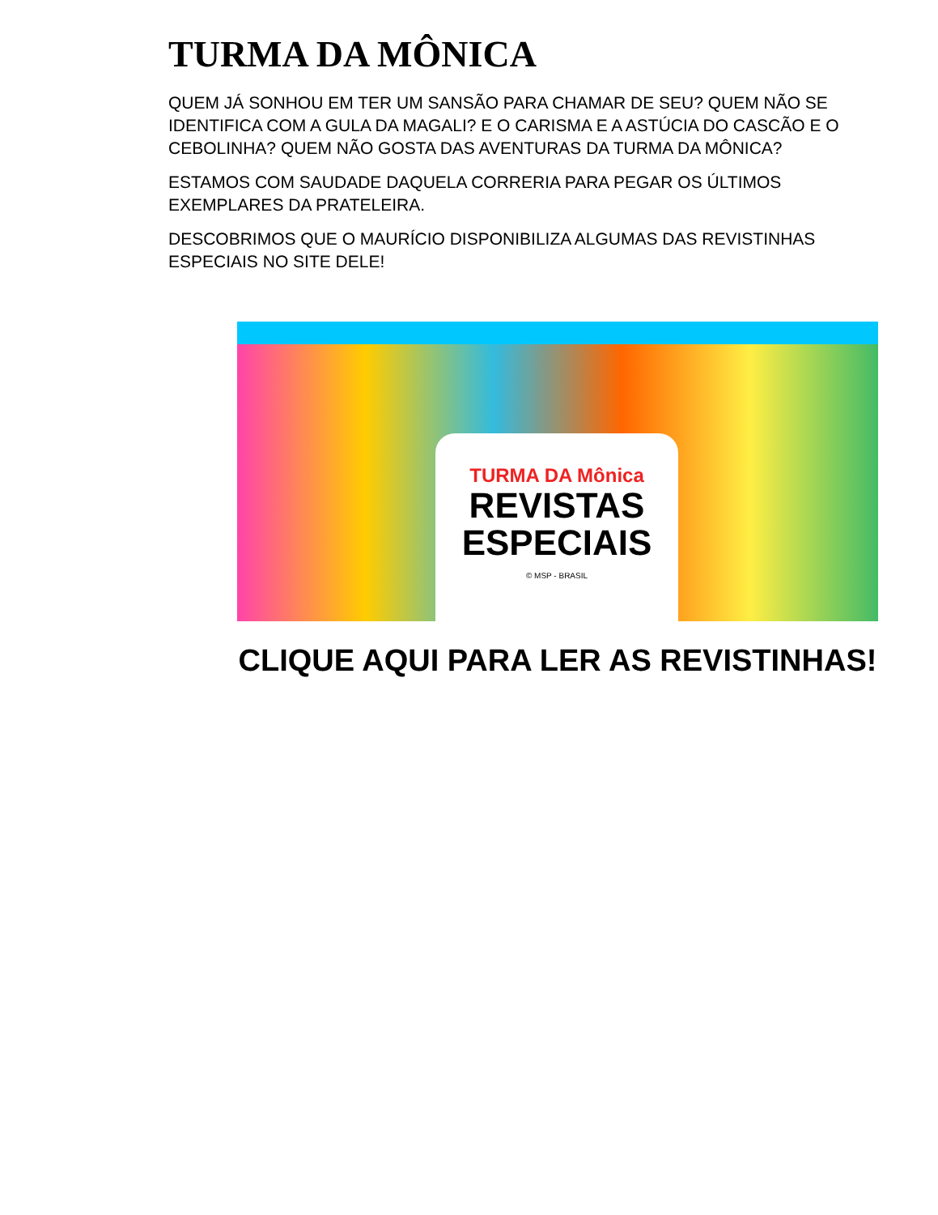TURMA DA MÔNICA
QUEM JÁ SONHOU EM TER UM SANSÃO PARA CHAMAR DE SEU? QUEM NÃO SE IDENTIFICA COM A GULA DA MAGALI? E O CARISMA E A ASTÚCIA DO CASCÃO E O CEBOLINHA? QUEM NÃO GOSTA DAS AVENTURAS DA TURMA DA MÔNICA?
ESTAMOS COM SAUDADE DAQUELA CORRERIA PARA PEGAR OS ÚLTIMOS EXEMPLARES DA PRATELEIRA.
DESCOBRIMOS QUE O MAURÍCIO DISPONIBILIZA ALGUMAS DAS REVISTINHAS ESPECIAIS NO SITE DELE!
TURMA DA Mônica
REVISTAS
ESPECIAIS
© MSP - BRASIL
CLIQUE AQUI PARA LER AS REVISTINHAS!